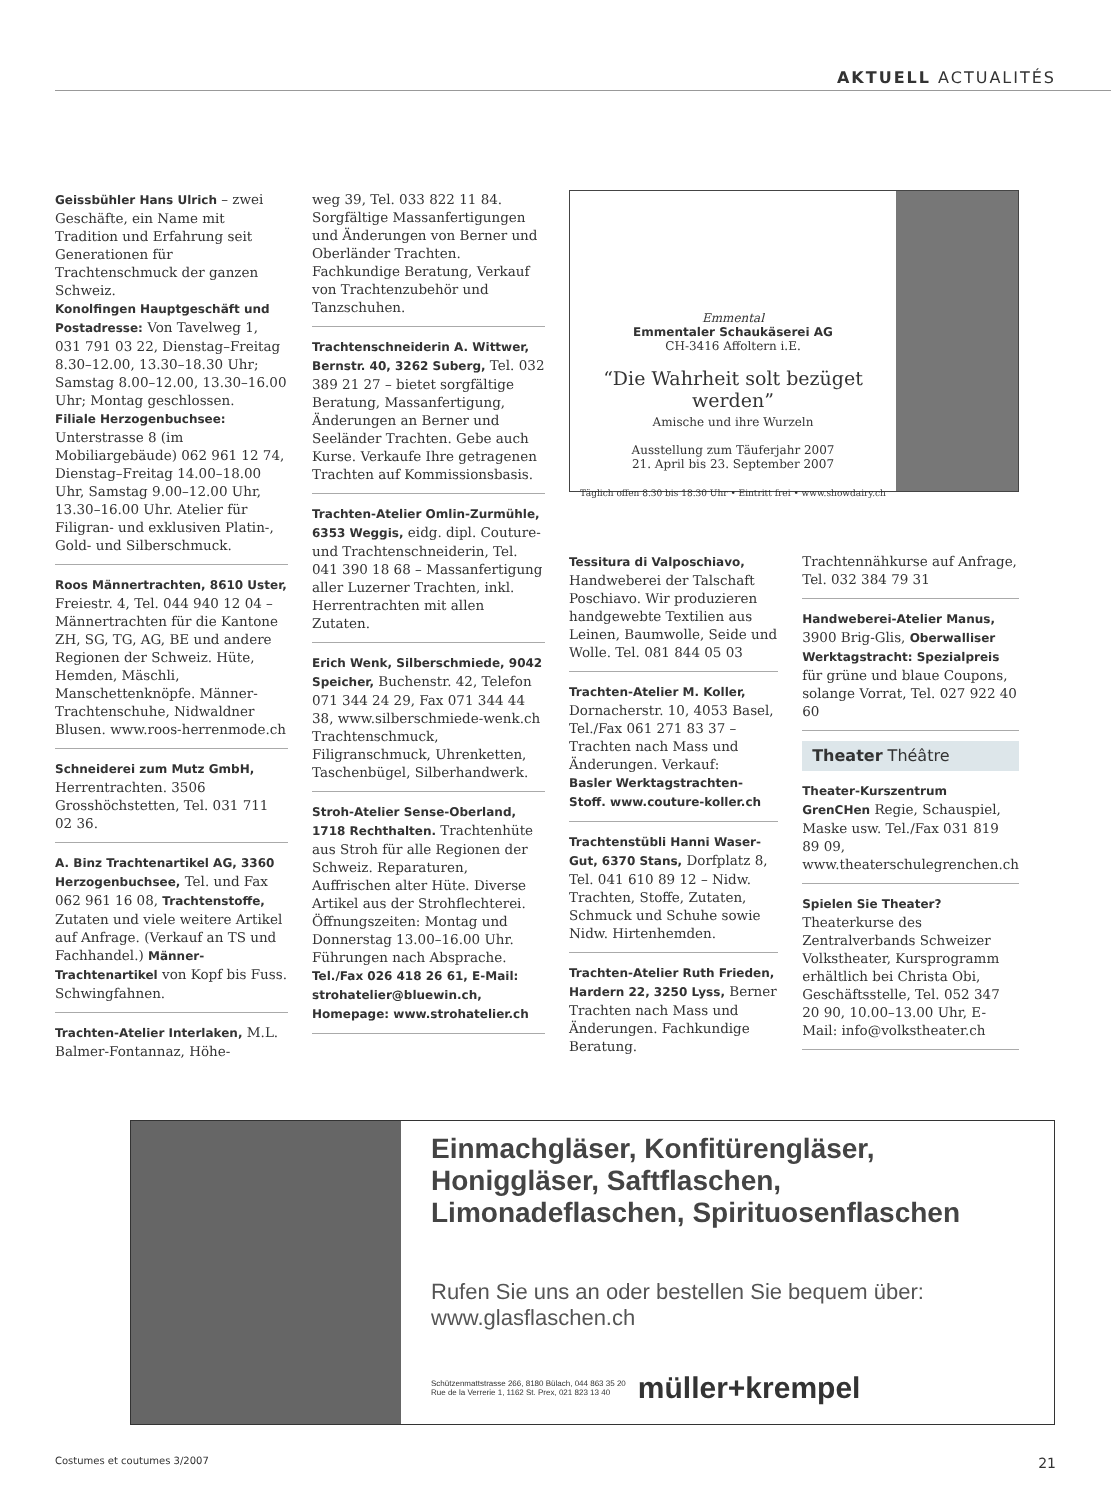AKTUELL ACTUALITÉS
Geissbühler Hans Ulrich – zwei Geschäfte, ein Name mit Tradition und Erfahrung seit Generationen für Trachtenschmuck der ganzen Schweiz.
Konolfingen Hauptgeschäft und Postadresse: Von Tavelweg 1, 031 791 03 22, Dienstag–Freitag 8.30–12.00, 13.30–18.30 Uhr; Samstag 8.00–12.00, 13.30–16.00 Uhr; Montag geschlossen.
Filiale Herzogenbuchsee: Unterstrasse 8 (im Mobiliargebäude) 062 961 12 74, Dienstag–Freitag 14.00–18.00 Uhr, Samstag 9.00–12.00 Uhr, 13.30–16.00 Uhr. Atelier für Filigran- und exklusiven Platin-, Gold- und Silberschmuck.
Roos Männertrachten, 8610 Uster, Freiestr. 4, Tel. 044 940 12 04 – Männertrachten für die Kantone ZH, SG, TG, AG, BE und andere Regionen der Schweiz. Hüte, Hemden, Mäschli, Manschettenknöpfe. Männer-Trachtenschuhe, Nidwaldner Blusen. www.roos-herrenmode.ch
Schneiderei zum Mutz GmbH, Herrentrachten. 3506 Grosshöchstetten, Tel. 031 711 02 36.
A. Binz Trachtenartikel AG, 3360 Herzogenbuchsee, Tel. und Fax 062 961 16 08, Trachtenstoffe, Zutaten und viele weitere Artikel auf Anfrage. (Verkauf an TS und Fachhandel.) Männer-Trachtenartikel von Kopf bis Fuss. Schwingfahnen.
Trachten-Atelier Interlaken, M.L. Balmer-Fontannaz, Höhe-
weg 39, Tel. 033 822 11 84. Sorgfältige Massanfertigungen und Änderungen von Berner und Oberländer Trachten. Fachkundige Beratung, Verkauf von Trachtenzubehör und Tanzschuhen.
Trachtenschneiderin A. Wittwer, Bernstr. 40, 3262 Suberg, Tel. 032 389 21 27 – bietet sorgfältige Beratung, Massanfertigung, Änderungen an Berner und Seeländer Trachten. Gebe auch Kurse. Verkaufe Ihre getragenen Trachten auf Kommissionsbasis.
Trachten-Atelier Omlin-Zurmühle, 6353 Weggis, eidg. dipl. Couture- und Trachtenschneiderin, Tel. 041 390 18 68 – Massanfertigung aller Luzerner Trachten, inkl. Herrentrachten mit allen Zutaten.
Erich Wenk, Silberschmiede, 9042 Speicher, Buchenstr. 42, Telefon 071 344 24 29, Fax 071 344 44 38, www.silberschmiede-wenk.ch Trachtenschmuck, Filigranschmuck, Uhrenketten, Taschenbügel, Silberhandwerk.
Stroh-Atelier Sense-Oberland, 1718 Rechthalten. Trachtenhüte aus Stroh für alle Regionen der Schweiz. Reparaturen, Auffrischen alter Hüte. Diverse Artikel aus der Strohflechterei. Öffnungszeiten: Montag und Donnerstag 13.00–16.00 Uhr. Führungen nach Absprache.
Tel./Fax 026 418 26 61, E-Mail: strohatelier@bluewin.ch, Homepage: www.strohatelier.ch
Emmental
Emmentaler Schaukäserei AG
CH-3416 Affoltern i.E.
“Die Wahrheit solt bezüget werden”
Amische und ihre Wurzeln
Ausstellung zum Täuferjahr 2007
21. April bis 23. September 2007
Täglich offen 8.30 bis 18.30 Uhr • Eintritt frei • www.showdairy.ch
Tessitura di Valposchiavo, Handweberei der Talschaft Poschiavo. Wir produzieren handgewebte Textilien aus Leinen, Baumwolle, Seide und Wolle. Tel. 081 844 05 03
Trachten-Atelier M. Koller, Dornacherstr. 10, 4053 Basel, Tel./Fax 061 271 83 37 – Trachten nach Mass und Änderungen. Verkauf:
Basler Werktagstrachten-Stoff. www.couture-koller.ch
Trachtenstübli Hanni Waser-Gut, 6370 Stans, Dorfplatz 8, Tel. 041 610 89 12 – Nidw. Trachten, Stoffe, Zutaten, Schmuck und Schuhe sowie Nidw. Hirtenhemden.
Trachten-Atelier Ruth Frieden, Hardern 22, 3250 Lyss, Berner Trachten nach Mass und Änderungen. Fachkundige Beratung.
Trachtennähkurse auf Anfrage, Tel. 032 384 79 31
Handweberei-Atelier Manus, 3900 Brig-Glis, Oberwalliser Werktagstracht: Spezialpreis für grüne und blaue Coupons, solange Vorrat, Tel. 027 922 40 60
Theater Théâtre
Theater-Kurszentrum GrenCHen Regie, Schauspiel, Maske usw. Tel./Fax 031 819 89 09, www.theaterschulegrenchen.ch
Spielen Sie Theater? Theaterkurse des Zentralverbands Schweizer Volkstheater, Kursprogramm erhältlich bei Christa Obi, Geschäftsstelle, Tel. 052 347 20 90, 10.00–13.00 Uhr, E-Mail: info@volkstheater.ch
Einmachgläser, Konfitürengläser, Honiggläser, Saftflaschen, Limonadeflaschen, Spirituosenflaschen
Rufen Sie uns an oder bestellen Sie bequem über:
www.glasflaschen.ch
Schützenmattstrasse 266, 8180 Bülach, 044 863 35 20
Rue de la Verrerie 1, 1162 St. Prex, 021 823 13 40
müller+krempel
Costumes et coutumes 3/2007 21